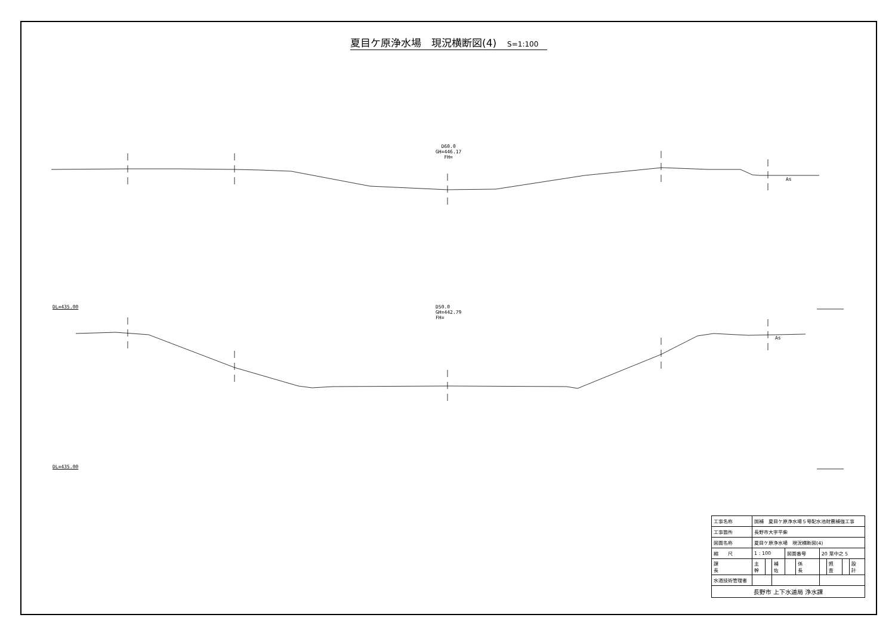夏目ケ原浄水場　現況横断図(4) S=1:100
D60.0
GH=446.17
FH=
As
DL=435.00
D50.0
GH=442.79
FH=
As
DL=435.00
| 工事名称 | 国補 夏目ケ原浄水場５号配水池耐震補強工事 | | | | | | | | |
| 工事箇所 | 長野市大字平柴 | | | | | | | | |
| 図面名称 | 夏目ケ原浄水場 現況横断図(4) | | | | | | | | |
| 縮 尺 | 1 : 100 | | | 図面番号 | | 20 葉中之 5 | | | |
| 課 長 | 主 幹 | | 補 佐 | | 係 長 | | 照 査 | | 設 計 |
| 水道技術管理者 | | | | | | | | | |
| 長野市 上下水道局 浄水課 | | | | | | | | | |